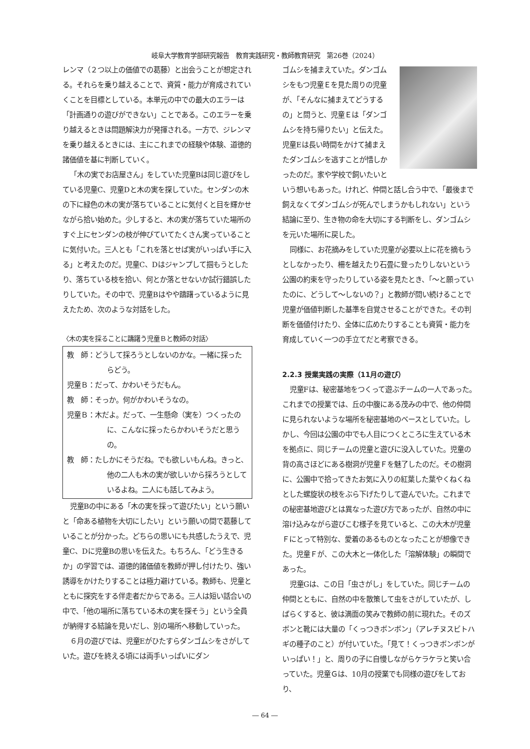岐阜大学教育学部研究報告　教育実践研究・教師教育研究　第26巻（2024）
レンマ（２つ以上の価値での葛藤）と出会うことが想定される。それらを乗り越えることで、資質・能力が育成されていくことを目標としている。本単元の中での最大のエラーは「計画通りの遊びができない」ことである。このエラーを乗り越えるときは問題解決力が発揮される。一方で、ジレンマを乗り越えるときには、主にこれまでの経験や体験、道徳的諸価値を基に判断していく。
「木の実でお店屋さん」をしていた児童Bは同じ遊びをしている児童C、児童Dと木の実を探していた。センダンの木の下に緑色の木の実が落ちていることに気付くと目を輝かせながら拾い始めた。少しすると、木の実が落ちていた場所のすぐ上にセンダンの枝が伸びていてたくさん実っていることに気付いた。三人とも「これを落とせば実がいっぱい手に入る」と考えたのだ。児童C、Dはジャンプして掴もうとしたり、落ちている枝を拾い、何とか落とせないか試行錯誤したりしていた。その中で、児童Bはやや躊躇っているように見えたため、次のような対話をした。
〈木の実を採ることに躊躇う児童Ｂと教師の対話〉
教　師：どうして採ろうとしないのかな。一緒に採ったらどう。
児童Ｂ：だって、かわいそうだもん。
教　師：そっか。何がかわいそうなの。
児童Ｂ：木だよ。だって、一生懸命（実を）つくったのに、こんなに採ったらかわいそうだと思うの。
教　師：たしかにそうだね。でも欲しいもんね。きっと、他の二人も木の実が欲しいから採ろうとしているよね。二人にも話してみよう。
児童Bの中にある「木の実を採って遊びたい」という願いと「命ある植物を大切にしたい」という願いの間で葛藤していることが分かった。どちらの思いにも共感したうえで、児童C、Dに児童Bの思いを伝えた。もちろん、「どう生きるか」の学習では、道徳的諸価値を教師が押し付けたり、強い誘導をかけたりすることは極力避けている。教師も、児童とともに探究をする伴走者だからである。三人は短い話合いの中で、「他の場所に落ちている木の実を探そう」という全員が納得する結論を見いだし、別の場所へ移動していった。
６月の遊びでは、児童Eがひたすらダンゴムシをさがしていた。遊びを終える頃には両手いっぱいにダン
ゴムシを捕まえていた。ダンゴムシをもつ児童Ｅを見た周りの児童が、「そんなに捕まえてどうするの」と問うと、児童Ｅは「ダンゴムシを持ち帰りたい」と伝えた。児童Eは長い時間をかけて捕まえたダンゴムシを逃すことが惜しかったのだ。家や学校で飼いたいという想いもあった。けれど、仲間と話し合う中で、「最後まで飼えなくてダンゴムシが死んでしまうかもしれない」という結論に至り、生き物の命を大切にする判断をし、ダンゴムシを元いた場所に戻した。
同様に、お花摘みをしていた児童が必要以上に花を摘もうとしなかったり、柵を越えたり石畳に登ったりしないという公園の約束を守ったりしている姿を見たとき、「〜と願っていたのに、どうして〜しないの？」と教師が問い続けることで児童が価値判断した基準を自覚させることができた。その判断を価値付けたり、全体に広めたりすることも資質・能力を育成していく一つの手立てだと考察できる。
2.2.3 授業実践の実際（11月の遊び）
児童Fは、秘密基地をつくって遊ぶチームの一人であった。これまでの授業では、丘の中腹にある茂みの中で、他の仲間に見られないような場所を秘密基地のベースとしていた。しかし、今回は公園の中でも人目につくところに生えている木を拠点に、同じチームの児童と遊びに没入していた。児童の背の高さほどにある樹洞が児童Ｆを魅了したのだ。その樹洞に、公園中で拾ってきたお気に入りの紅葉した葉やくねくねとした螺旋状の枝をぶら下げたりして遊んでいた。これまでの秘密基地遊びとは異なった遊び方であったが、自然の中に溶け込みながら遊びこむ様子を見ていると、この大木が児童Ｆにとって特別な、愛着のあるものとなったことが想像できた。児童Ｆが、この大木と一体化した「溶解体験」の瞬間であった。
児童Gは、この日「虫さがし」をしていた。同じチームの仲間とともに、自然の中を散策して虫をさがしていたが、しばらくすると、彼は満面の笑みで教師の前に現れた。そのズボンと靴には大量の「くっつきボンボン」（アレチヌスビトハギの種子のこと）が付いていた。「見て！くっつきボンボンがいっぱい！」と、周りの子に自慢しながらケラケラと笑い合っていた。児童Ｇは、10月の授業でも同様の遊びをしており、
― 64 ―